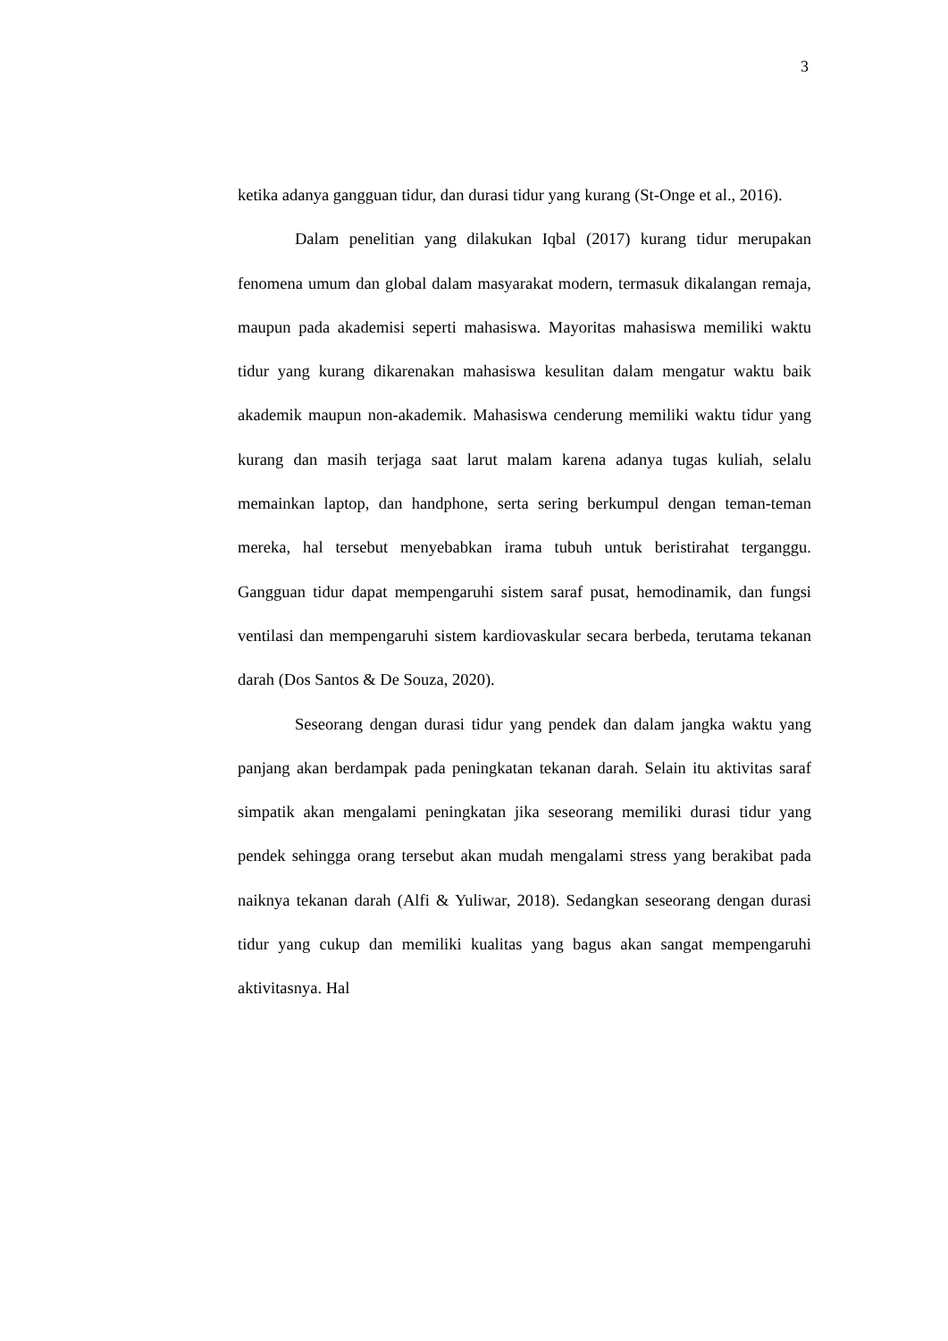3
ketika adanya gangguan tidur, dan durasi tidur yang kurang (St-Onge et al., 2016).
Dalam penelitian yang dilakukan Iqbal (2017) kurang tidur merupakan fenomena umum dan global dalam masyarakat modern, termasuk dikalangan remaja, maupun pada akademisi seperti mahasiswa. Mayoritas mahasiswa memiliki waktu tidur yang kurang dikarenakan mahasiswa kesulitan dalam mengatur waktu baik akademik maupun non-akademik. Mahasiswa cenderung memiliki waktu tidur yang kurang dan masih terjaga saat larut malam karena adanya tugas kuliah, selalu memainkan laptop, dan handphone, serta sering berkumpul dengan teman-teman mereka, hal tersebut menyebabkan irama tubuh untuk beristirahat terganggu. Gangguan tidur dapat mempengaruhi sistem saraf pusat, hemodinamik, dan fungsi ventilasi dan mempengaruhi sistem kardiovaskular secara berbeda, terutama tekanan darah (Dos Santos & De Souza, 2020).
Seseorang dengan durasi tidur yang pendek dan dalam jangka waktu yang panjang akan berdampak pada peningkatan tekanan darah. Selain itu aktivitas saraf simpatik akan mengalami peningkatan jika seseorang memiliki durasi tidur yang pendek sehingga orang tersebut akan mudah mengalami stress yang berakibat pada naiknya tekanan darah (Alfi & Yuliwar, 2018). Sedangkan seseorang dengan durasi tidur yang cukup dan memiliki kualitas yang bagus akan sangat mempengaruhi aktivitasnya. Hal